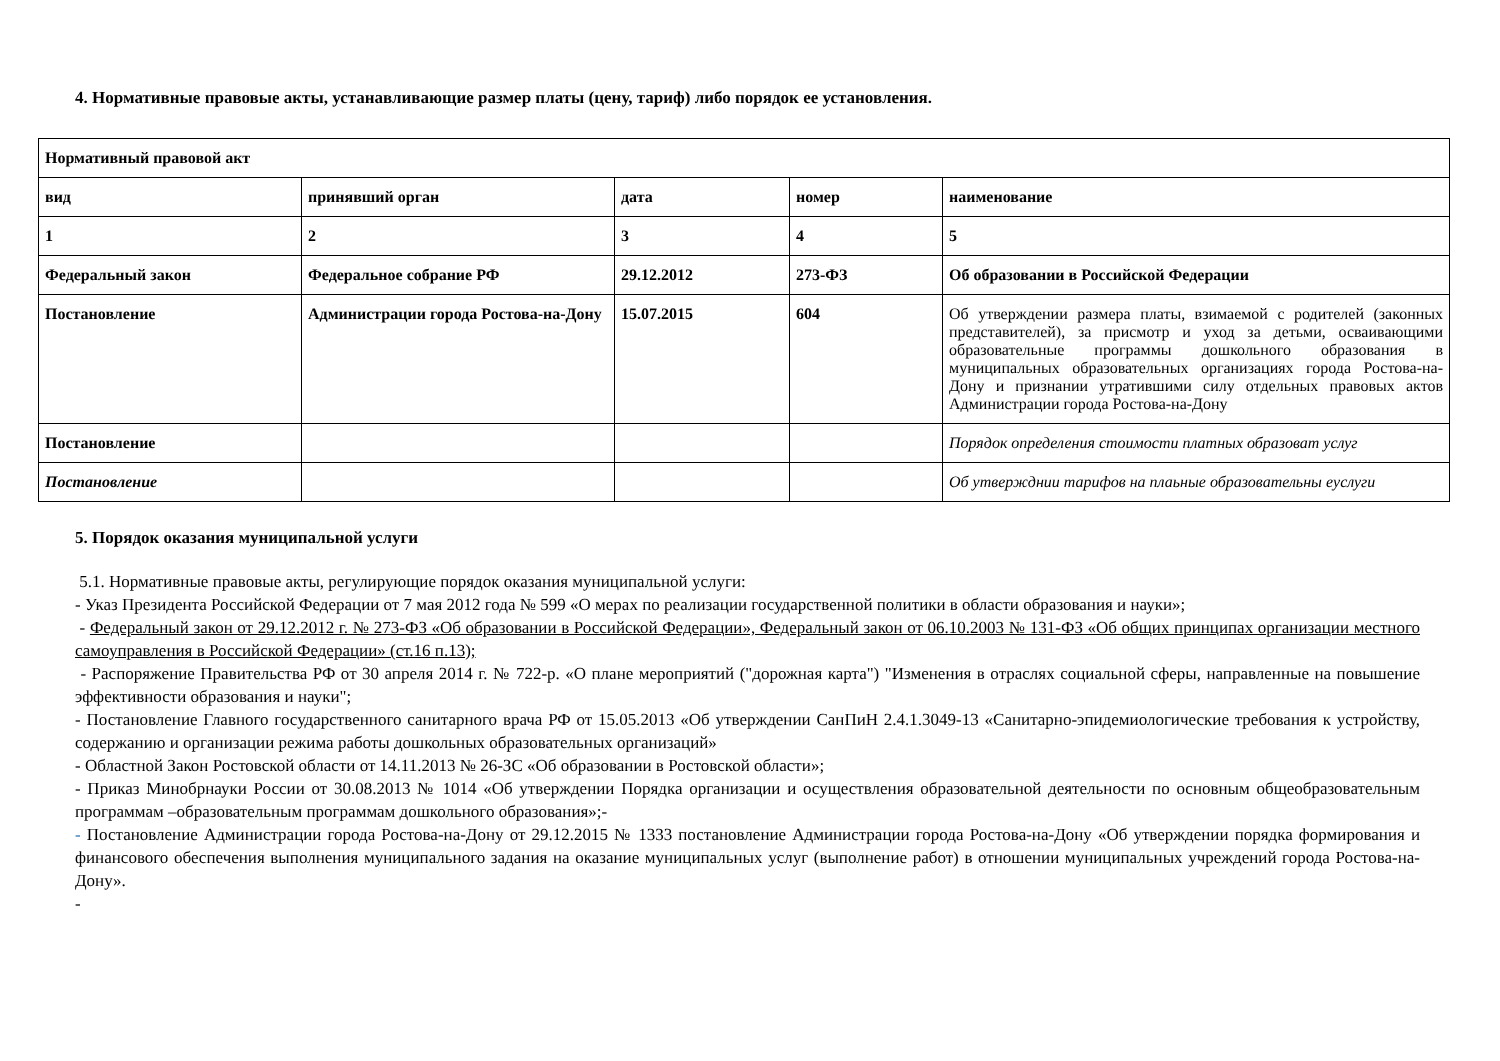4. Нормативные правовые акты, устанавливающие размер платы (цену, тариф) либо порядок ее установления.
| Нормативный правовой акт | | | | |
| вид | принявший орган | дата | номер | наименование |
| 1 | 2 | 3 | 4 | 5 |
| Федеральный закон | Федеральное собрание РФ | 29.12.2012 | 273-ФЗ | Об образовании в Российской Федерации |
| Постановление | Администрации города Ростова-на-Дону | 15.07.2015 | 604 | Об утверждении размера платы, взимаемой с родителей (законных представителей), за присмотр и уход за детьми, осваивающими образовательные программы дошкольного образования в муниципальных образовательных организациях города Ростова-на-Дону и признании утратившими силу отдельных правовых актов Администрации города Ростова-на-Дону |
| Постановление | | | | Порядок определения стоимости платных образоват услуг |
| Постановление | | | | Об утвержднии тарифов на плаьные образовательны еуслуги |
5. Порядок оказания муниципальной услуги
5.1. Нормативные правовые акты, регулирующие порядок оказания муниципальной услуги:
- Указ Президента Российской Федерации от 7 мая 2012 года № 599 «О мерах по реализации государственной политики в области образования и науки»;
- Федеральный закон от 29.12.2012 г. № 273-ФЗ «Об образовании в Российской Федерации», Федеральный закон от 06.10.2003 № 131-ФЗ «Об общих принципах организации местного самоуправления в Российской Федерации» (ст.16 п.13);
- Распоряжение Правительства РФ от 30 апреля 2014 г. № 722-р. «О плане мероприятий ("дорожная карта") "Изменения в отраслях социальной сферы, направленные на повышение эффективности образования и науки";
- Постановление Главного государственного санитарного врача РФ от 15.05.2013 «Об утверждении СанПиН 2.4.1.3049-13 «Санитарно-эпидемиологические требования к устройству, содержанию и организации режима работы дошкольных образовательных организаций»
- Областной Закон Ростовской области от 14.11.2013 № 26-ЗС «Об образовании в Ростовской области»;
- Приказ Минобрнауки России от 30.08.2013 № 1014 «Об утверждении Порядка организации и осуществления образовательной деятельности по основным общеобразовательным программам –образовательным программам дошкольного образования»;-
- Постановление Администрации города Ростова-на-Дону от 29.12.2015 № 1333 постановление Администрации города Ростова-на-Дону «Об утверждении порядка формирования и финансового обеспечения выполнения муниципального задания на оказание муниципальных услуг (выполнение работ) в отношении муниципальных учреждений города Ростова-на-Дону».
-